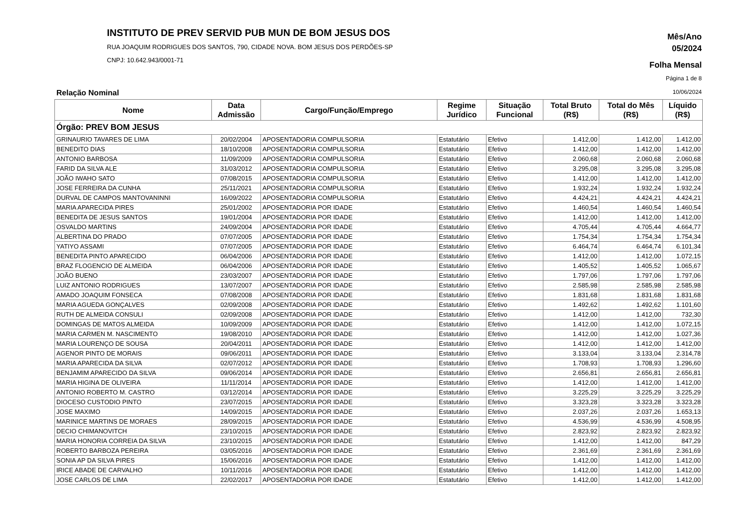INSTITUTO DE PREV SERVID PUB MUN DE BOM JESUS DOS
RUA JOAQUIM RODRIGUES DOS SANTOS, 790, CIDADE NOVA. BOM JESUS DOS PERDÕES-SP
CNPJ: 10.642.943/0001-71
Mês/Ano
05/2024
Folha Mensal
Página 1 de 8
Relação Nominal 10/06/2024
| Nome | Data Admissão | Cargo/Função/Emprego | Regime Jurídico | Situação Funcional | Total Bruto (R$) | Total do Mês (R$) | Líquido (R$) |
| --- | --- | --- | --- | --- | --- | --- | --- |
| Órgão: PREV BOM JESUS | | | | | | | |
| GRINAURIO TAVARES DE LIMA | 20/02/2004 | APOSENTADORIA COMPULSORIA | Estatutário | Efetivo | 1.412,00 | 1.412,00 | 1.412,00 |
| BENEDITO DIAS | 18/10/2008 | APOSENTADORIA COMPULSORIA | Estatutário | Efetivo | 1.412,00 | 1.412,00 | 1.412,00 |
| ANTONIO BARBOSA | 11/09/2009 | APOSENTADORIA COMPULSORIA | Estatutário | Efetivo | 2.060,68 | 2.060,68 | 2.060,68 |
| FARID DA SILVA ALE | 31/03/2012 | APOSENTADORIA COMPULSORIA | Estatutário | Efetivo | 3.295,08 | 3.295,08 | 3.295,08 |
| JOÃO IWAHO SATO | 07/08/2015 | APOSENTADORIA COMPULSORIA | Estatutário | Efetivo | 1.412,00 | 1.412,00 | 1.412,00 |
| JOSE FERREIRA DA CUNHA | 25/11/2021 | APOSENTADORIA COMPULSORIA | Estatutário | Efetivo | 1.932,24 | 1.932,24 | 1.932,24 |
| DURVAL DE CAMPOS MANTOVANINNI | 16/09/2022 | APOSENTADORIA COMPULSORIA | Estatutário | Efetivo | 4.424,21 | 4.424,21 | 4.424,21 |
| MARIA APARECIDA PIRES | 25/01/2002 | APOSENTADORIA POR IDADE | Estatutário | Efetivo | 1.460,54 | 1.460,54 | 1.460,54 |
| BENEDITA DE JESUS SANTOS | 19/01/2004 | APOSENTADORIA POR IDADE | Estatutário | Efetivo | 1.412,00 | 1.412,00 | 1.412,00 |
| OSVALDO MARTINS | 24/09/2004 | APOSENTADORIA POR IDADE | Estatutário | Efetivo | 4.705,44 | 4.705,44 | 4.664,77 |
| ALBERTINA DO PRADO | 07/07/2005 | APOSENTADORIA POR IDADE | Estatutário | Efetivo | 1.754,34 | 1.754,34 | 1.754,34 |
| YATIYO ASSAMI | 07/07/2005 | APOSENTADORIA POR IDADE | Estatutário | Efetivo | 6.464,74 | 6.464,74 | 6.101,34 |
| BENEDITA PINTO APARECIDO | 06/04/2006 | APOSENTADORIA POR IDADE | Estatutário | Efetivo | 1.412,00 | 1.412,00 | 1.072,15 |
| BRAZ FLOGENCIO DE ALMEIDA | 06/04/2006 | APOSENTADORIA POR IDADE | Estatutário | Efetivo | 1.405,52 | 1.405,52 | 1.065,67 |
| JOÃO BUENO | 23/03/2007 | APOSENTADORIA POR IDADE | Estatutário | Efetivo | 1.797,06 | 1.797,06 | 1.797,06 |
| LUIZ ANTONIO RODRIGUES | 13/07/2007 | APOSENTADORIA POR IDADE | Estatutário | Efetivo | 2.585,98 | 2.585,98 | 2.585,98 |
| AMADO JOAQUIM FONSECA | 07/08/2008 | APOSENTADORIA POR IDADE | Estatutário | Efetivo | 1.831,68 | 1.831,68 | 1.831,68 |
| MARIA AGUEDA GONÇALVES | 02/09/2008 | APOSENTADORIA POR IDADE | Estatutário | Efetivo | 1.492,62 | 1.492,62 | 1.101,60 |
| RUTH DE ALMEIDA CONSULI | 02/09/2008 | APOSENTADORIA POR IDADE | Estatutário | Efetivo | 1.412,00 | 1.412,00 | 732,30 |
| DOMINGAS DE MATOS ALMEIDA | 10/09/2009 | APOSENTADORIA POR IDADE | Estatutário | Efetivo | 1.412,00 | 1.412,00 | 1.072,15 |
| MARIA CARMEN M. NASCIMENTO | 19/08/2010 | APOSENTADORIA POR IDADE | Estatutário | Efetivo | 1.412,00 | 1.412,00 | 1.027,36 |
| MARIA LOURENÇO DE SOUSA | 20/04/2011 | APOSENTADORIA POR IDADE | Estatutário | Efetivo | 1.412,00 | 1.412,00 | 1.412,00 |
| AGENOR PINTO DE MORAIS | 09/06/2011 | APOSENTADORIA POR IDADE | Estatutário | Efetivo | 3.133,04 | 3.133,04 | 2.314,78 |
| MARIA APARECIDA DA SILVA | 02/07/2012 | APOSENTADORIA POR IDADE | Estatutário | Efetivo | 1.708,93 | 1.708,93 | 1.296,60 |
| BENJAMIM APARECIDO DA SILVA | 09/06/2014 | APOSENTADORIA POR IDADE | Estatutário | Efetivo | 2.656,81 | 2.656,81 | 2.656,81 |
| MARIA HIGINA DE OLIVEIRA | 11/11/2014 | APOSENTADORIA POR IDADE | Estatutário | Efetivo | 1.412,00 | 1.412,00 | 1.412,00 |
| ANTONIO ROBERTO M. CASTRO | 03/12/2014 | APOSENTADORIA POR IDADE | Estatutário | Efetivo | 3.225,29 | 3.225,29 | 3.225,29 |
| DIOCESO CUSTODIO PINTO | 23/07/2015 | APOSENTADORIA POR IDADE | Estatutário | Efetivo | 3.323,28 | 3.323,28 | 3.323,28 |
| JOSE MAXIMO | 14/09/2015 | APOSENTADORIA POR IDADE | Estatutário | Efetivo | 2.037,26 | 2.037,26 | 1.653,13 |
| MARINICE MARTINS DE MORAES | 28/09/2015 | APOSENTADORIA POR IDADE | Estatutário | Efetivo | 4.536,99 | 4.536,99 | 4.508,95 |
| DECIO CHIMANOVITCH | 23/10/2015 | APOSENTADORIA POR IDADE | Estatutário | Efetivo | 2.823,92 | 2.823,92 | 2.823,92 |
| MARIA HONORIA CORREIA DA SILVA | 23/10/2015 | APOSENTADORIA POR IDADE | Estatutário | Efetivo | 1.412,00 | 1.412,00 | 847,29 |
| ROBERTO BARBOZA PEREIRA | 03/05/2016 | APOSENTADORIA POR IDADE | Estatutário | Efetivo | 2.361,69 | 2.361,69 | 2.361,69 |
| SONIA AP DA SILVA PIRES | 15/06/2016 | APOSENTADORIA POR IDADE | Estatutário | Efetivo | 1.412,00 | 1.412,00 | 1.412,00 |
| IRICE ABADE DE CARVALHO | 10/11/2016 | APOSENTADORIA POR IDADE | Estatutário | Efetivo | 1.412,00 | 1.412,00 | 1.412,00 |
| JOSE CARLOS DE LIMA | 22/02/2017 | APOSENTADORIA POR IDADE | Estatutário | Efetivo | 1.412,00 | 1.412,00 | 1.412,00 |